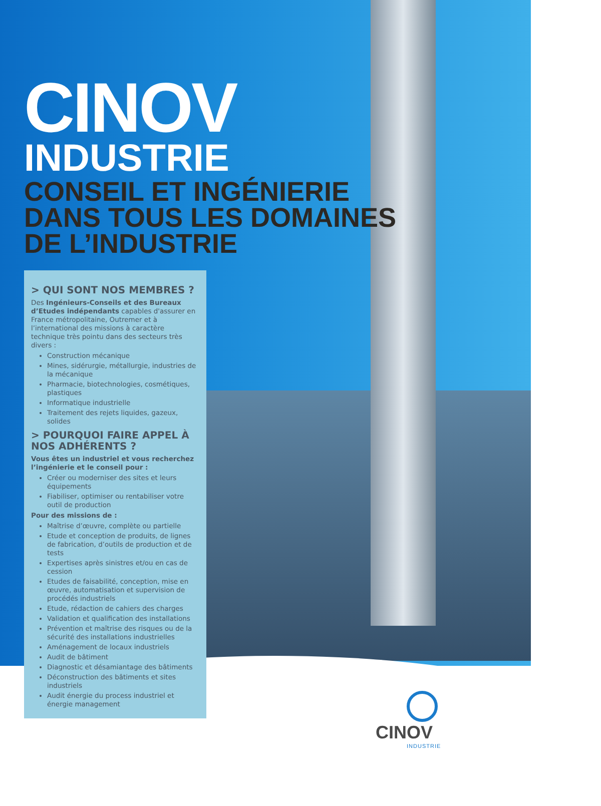CINOV
INDUSTRIE
CONSEIL ET INGÉNIERIE
DANS TOUS LES DOMAINES
DE L’INDUSTRIE
> QUI SONT NOS MEMBRES ?
Des Ingénieurs-Conseils et des Bureaux d’Etudes indépendants capables d'assurer en France métropolitaine, Outremer et à l’international des missions à caractère technique très pointu dans des secteurs très divers :
Construction mécanique
Mines, sidérurgie, métallurgie, industries de la mécanique
Pharmacie, biotechnologies, cosmétiques, plastiques
Informatique industrielle
Traitement des rejets liquides, gazeux, solides
> POURQUOI FAIRE APPEL À NOS ADHÉRENTS ?
Vous êtes un industriel et vous recherchez l’ingénierie et le conseil pour :
Créer ou moderniser des sites et leurs équipements
Fiabiliser, optimiser ou rentabiliser votre outil de production
Pour des missions de :
Maîtrise d’œuvre, complète ou partielle
Etude et conception de produits, de lignes de fabrication, d’outils de production et de tests
Expertises après sinistres et/ou en cas de cession
Etudes de faisabilité, conception, mise en œuvre, automatisation et supervision de procédés industriels
Etude, rédaction de cahiers des charges
Validation et qualification des installations
Prévention et maîtrise des risques ou de la sécurité des installations industrielles
Aménagement de locaux industriels
Audit de bâtiment
Diagnostic et désamiantage des bâtiments
Déconstruction des bâtiments et sites industriels
Audit énergie du process industriel et énergie management
CINOV
INDUSTRIE